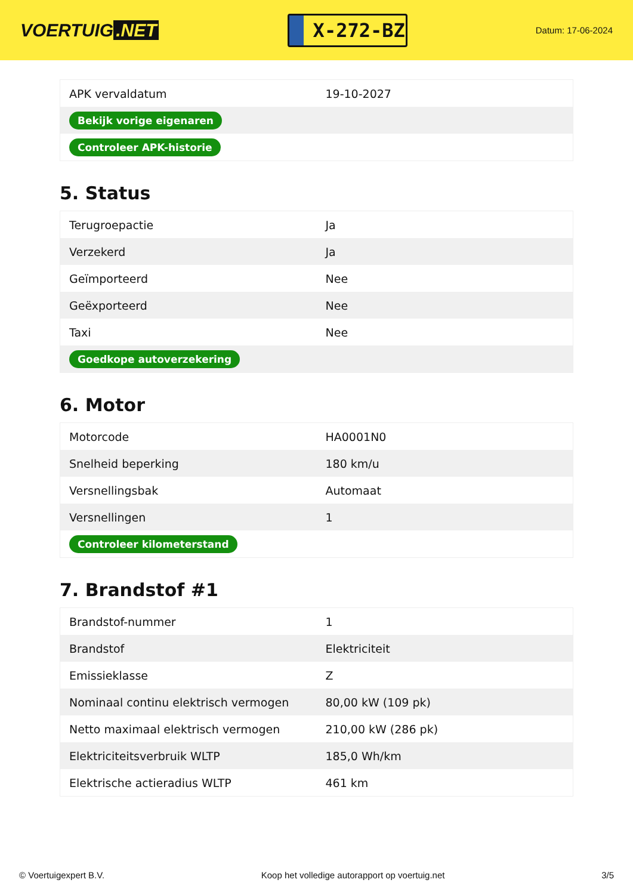VOERTUIG.NET
X-272-BZ
Datum: 17-06-2024
| APK vervaldatum | 19-10-2027 |
| Bekijk vorige eigenaren | |
| Controleer APK-historie | |
5. Status
| Terugroepactie | Ja |
| Verzekerd | Ja |
| Geïmporteerd | Nee |
| Geëxporteerd | Nee |
| Taxi | Nee |
| Goedkope autoverzekering | |
6. Motor
| Motorcode | HA0001N0 |
| Snelheid beperking | 180 km/u |
| Versnellingsbak | Automaat |
| Versnellingen | 1 |
| Controleer kilometerstand | |
7. Brandstof #1
| Brandstof-nummer | 1 |
| Brandstof | Elektriciteit |
| Emissieklasse | Z |
| Nominaal continu elektrisch vermogen | 80,00 kW (109 pk) |
| Netto maximaal elektrisch vermogen | 210,00 kW (286 pk) |
| Elektriciteitsverbruik WLTP | 185,0 Wh/km |
| Elektrische actieradius WLTP | 461 km |
© Voertuigexpert B.V. Koop het volledige autorapport op voertuig.net 3/5